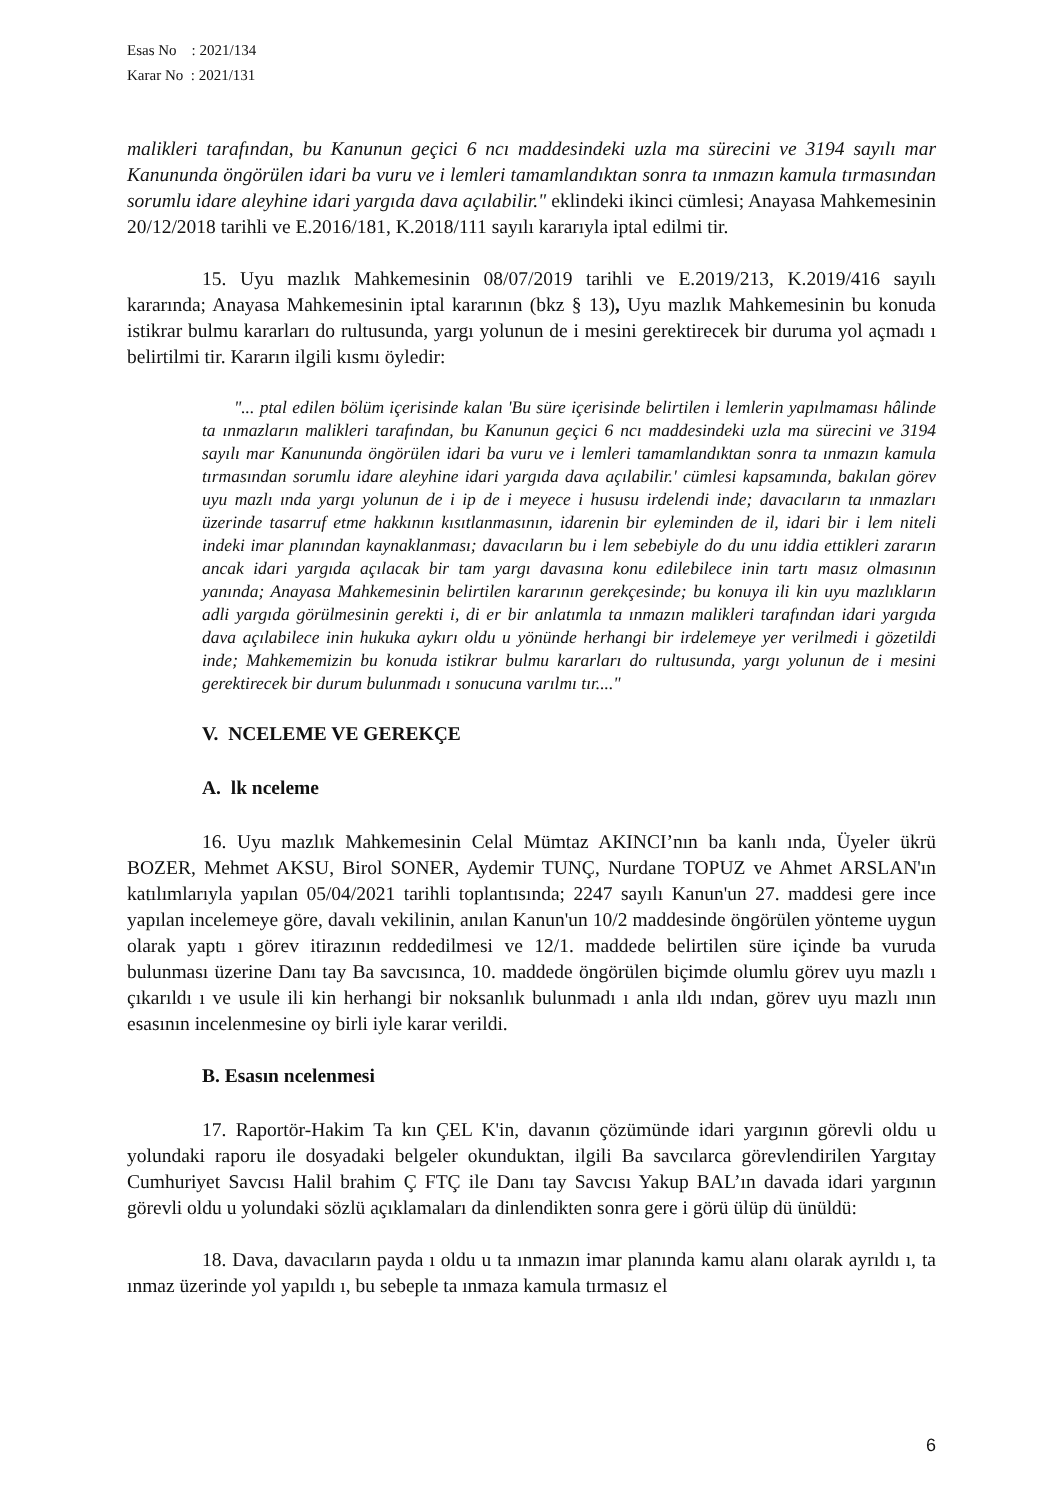Esas No : 2021/134
Karar No : 2021/131
malikleri tarafından, bu Kanunun geçici 6 ncı maddesindeki uzla ma sürecini ve 3194 sayılı mar Kanununda öngörülen idari ba vuru ve i lemleri tamamlandıktan sonra ta ınmazın kamula tırmasından sorumlu idare aleyhine idari yargıda dava açılabilir." eklindeki ikinci cümlesi; Anayasa Mahkemesinin 20/12/2018 tarihli ve E.2016/181, K.2018/111 sayılı kararıyla iptal edilmi tir.
15. Uyu mazlık Mahkemesinin 08/07/2019 tarihli ve E.2019/213, K.2019/416 sayılı kararında; Anayasa Mahkemesinin iptal kararının (bkz § 13), Uyu mazlık Mahkemesinin bu konuda istikrar bulmu kararları do rultusunda, yargı yolunun de i mesini gerektirecek bir duruma yol açmadı ı belirtilmi tir. Kararın ilgili kısmı öyledir:
"... ptal edilen bölüm içerisinde kalan 'Bu süre içerisinde belirtilen i lemlerin yapılmaması hâlinde ta ınmazların malikleri tarafından, bu Kanunun geçici 6 ncı maddesindeki uzla ma sürecini ve 3194 sayılı mar Kanununda öngörülen idari ba vuru ve i lemleri tamamlandıktan sonra ta ınmazın kamula tırmasından sorumlu idare aleyhine idari yargıda dava açılabilir.' cümlesi kapsamında, bakılan görev uyu mazlı ında yargı yolunun de i ip de i meyece i hususu irdelendi inde; davacıların ta ınmazları üzerinde tasarruf etme hakkının kısıtlanmasının, idarenin bir eyleminden de il, idari bir i lem niteli indeki imar planından kaynaklanması; davacıların bu i lem sebebiyle do du unu iddia ettikleri zararın ancak idari yargıda açılacak bir tam yargı davasına konu edilebilece inin tartı masız olmasının yanında; Anayasa Mahkemesinin belirtilen kararının gerekçesinde; bu konuya ili kin uyu mazlıkların adli yargıda görülmesinin gerekti i, di er bir anlatımla ta ınmazın malikleri tarafından idari yargıda dava açılabilece inin hukuka aykırı oldu u yönünde herhangi bir irdelemeye yer verilmedi i gözetildi inde; Mahkememizin bu konuda istikrar bulmu kararları do rultusunda, yargı yolunun de i mesini gerektirecek bir durum bulunmadı ı sonucuna varılmı tır...."
V. NCELEME VE GEREKÇE
A. lk nceleme
16. Uyu mazlık Mahkemesinin Celal Mümtaz AKINCI’nın ba kanlı ında, Üyeler ükrü BOZER, Mehmet AKSU, Birol SONER, Aydemir TUNÇ, Nurdane TOPUZ ve Ahmet ARSLAN'ın katılımlarıyla yapılan 05/04/2021 tarihli toplantısında; 2247 sayılı Kanun'un 27. maddesi gere ince yapılan incelemeye göre, davalı vekilinin, anılan Kanun'un 10/2 maddesinde öngörülen yönteme uygun olarak yaptı ı görev itirazının reddedilmesi ve 12/1. maddede belirtilen süre içinde ba vuruda bulunması üzerine Danı tay Ba savcısınca, 10. maddede öngörülen biçimde olumlu görev uyu mazlı ı çıkarıldı ı ve usule ili kin herhangi bir noksanlık bulunmadı ı anla ıldı ından, görev uyu mazlı ının esasının incelenmesine oy birli iyle karar verildi.
B. Esasın ncelenmesi
17. Raportör-Hakim Ta kın ÇEL K'in, davanın çözümünde idari yargının görevli oldu u yolundaki raporu ile dosyadaki belgeler okunduktan, ilgili Ba savcılarca görevlendirilen Yargıtay Cumhuriyet Savcısı Halil brahim Ç FTÇ ile Danı tay Savcısı Yakup BAL’ın davada idari yargının görevli oldu u yolundaki sözlü açıklamaları da dinlendikten sonra gere i görü ülüp dü ünüldü:
18. Dava, davacıların payda ı oldu u ta ınmazın imar planında kamu alanı olarak ayrıldı ı, ta ınmaz üzerinde yol yapıldı ı, bu sebeple ta ınmaza kamula tırmasız el
6